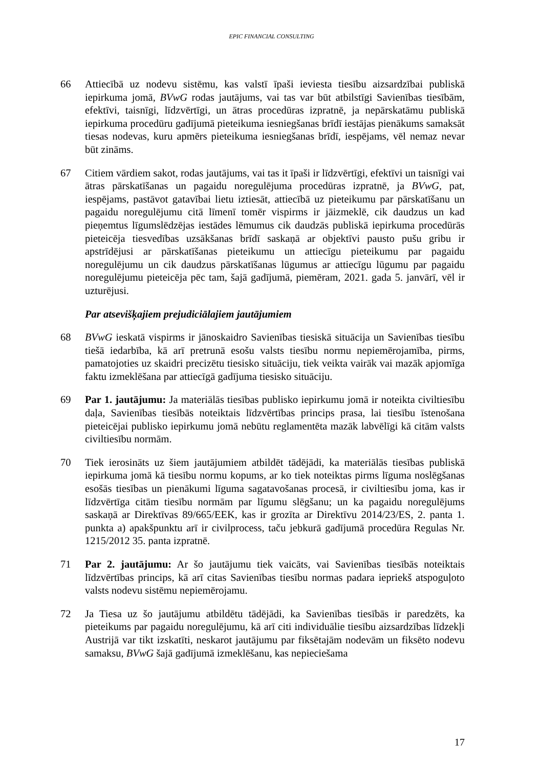EPIC FINANCIAL CONSULTING
66 Attiecībā uz nodevu sistēmu, kas valstī īpaši ieviesta tiesību aizsardzībai publiskā iepirkuma jomā, BVwG rodas jautājums, vai tas var būt atbilstīgi Savienības tiesībām, efektīvi, taisnīgi, līdzvērtīgi, un ātras procedūras izpratnē, ja nepārskatāmu publiskā iepirkuma procedūru gadījumā pieteikuma iesniegšanas brīdī iestājas pienākums samaksāt tiesas nodevas, kuru apmērs pieteikuma iesniegšanas brīdī, iespējams, vēl nemaz nevar būt zināms.
67 Citiem vārdiem sakot, rodas jautājums, vai tas it īpaši ir līdzvērtīgi, efektīvi un taisnīgi vai ātras pārskatīšanas un pagaidu noregulējuma procedūras izpratnē, ja BVwG, pat, iespējams, pastāvot gatavībai lietu iztiesāt, attiecībā uz pieteikumu par pārskatīšanu un pagaidu noregulējumu citā līmenī tomēr vispirms ir jāizmeklē, cik daudzus un kad pieņemtus līgumslēdzējas iestādes lēmumus cik daudzās publiskā iepirkuma procedūrās pieteicēja tiesvedības uzsākšanas brīdī saskaņā ar objektīvi pausto pušu gribu ir apstrīdējusi ar pārskatīšanas pieteikumu un attiecīgu pieteikumu par pagaidu noregulējumu un cik daudzus pārskatīšanas lūgumus ar attiecīgu lūgumu par pagaidu noregulējumu pieteicēja pēc tam, šajā gadījumā, piemēram, 2021. gada 5. janvārī, vēl ir uzturējusi.
Par atsevišķajiem prejudiciālajiem jautājumiem
68 BVwG ieskatā vispirms ir jānoskaidro Savienības tiesiskā situācija un Savienības tiesību tiešā iedarbība, kā arī pretrunā esošu valsts tiesību normu nepiemērojamība, pirms, pamatojoties uz skaidri precizētu tiesisko situāciju, tiek veikta vairāk vai mazāk apjomīga faktu izmeklēšana par attiecīgā gadījuma tiesisko situāciju.
69 Par 1. jautājumu: Ja materiālās tiesības publisko iepirkumu jomā ir noteikta civiltiesību daļa, Savienības tiesībās noteiktais līdzvērtības princips prasa, lai tiesību īstenošana pieteicējai publisko iepirkumu jomā nebūtu reglamentēta mazāk labvēlīgi kā citām valsts civiltiesību normām.
70 Tiek ierosināts uz šiem jautājumiem atbildēt tādējādi, ka materiālās tiesības publiskā iepirkuma jomā kā tiesību normu kopums, ar ko tiek noteiktas pirms līguma noslēgšanas esošās tiesības un pienākumi līguma sagatavošanas procesā, ir civiltiesību joma, kas ir līdzvērtīga citām tiesību normām par līgumu slēgšanu; un ka pagaidu noregulējums saskaņā ar Direktīvas 89/665/EEK, kas ir grozīta ar Direktīvu 2014/23/ES, 2. panta 1. punkta a) apakšpunktu arī ir civilprocess, taču jebkurā gadījumā procedūra Regulas Nr. 1215/2012 35. panta izpratnē.
71 Par 2. jautājumu: Ar šo jautājumu tiek vaicāts, vai Savienības tiesībās noteiktais līdzvērtības princips, kā arī citas Savienības tiesību normas padara iepriekš atspoguļoto valsts nodevu sistēmu nepiemērojamu.
72 Ja Tiesa uz šo jautājumu atbildētu tādējādi, ka Savienības tiesībās ir paredzēts, ka pieteikums par pagaidu noregulējumu, kā arī citi individuālie tiesību aizsardzības līdzekļi Austrijā var tikt izskatīti, neskarot jautājumu par fiksētajām nodevām un fiksēto nodevu samaksu, BVwG šajā gadījumā izmeklēšanu, kas nepieciešama
17